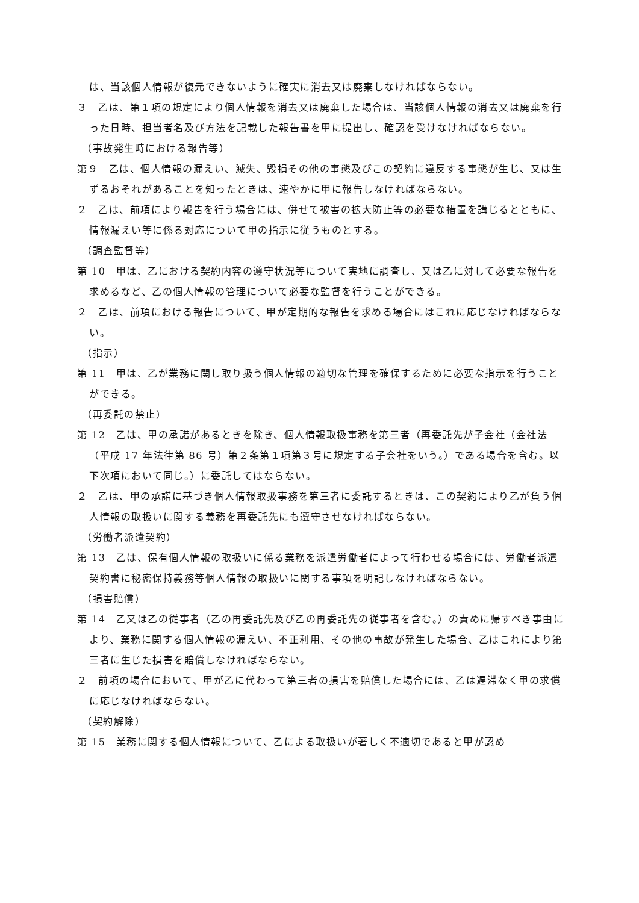は、当該個人情報が復元できないように確実に消去又は廃棄しなければならない。
３　乙は、第１項の規定により個人情報を消去又は廃棄した場合は、当該個人情報の消去又は廃棄を行った日時、担当者名及び方法を記載した報告書を甲に提出し、確認を受けなければならない。
（事故発生時における報告等）
第９　乙は、個人情報の漏えい、滅失、毀損その他の事態及びこの契約に違反する事態が生じ、又は生ずるおそれがあることを知ったときは、速やかに甲に報告しなければならない。
２　乙は、前項により報告を行う場合には、併せて被害の拡大防止等の必要な措置を講じるとともに、情報漏えい等に係る対応について甲の指示に従うものとする。
（調査監督等）
第 10　甲は、乙における契約内容の遵守状況等について実地に調査し、又は乙に対して必要な報告を求めるなど、乙の個人情報の管理について必要な監督を行うことができる。
２　乙は、前項における報告について、甲が定期的な報告を求める場合にはこれに応じなければならない。
（指示）
第 11　甲は、乙が業務に関し取り扱う個人情報の適切な管理を確保するために必要な指示を行うことができる。
（再委託の禁止）
第 12　乙は、甲の承諾があるときを除き、個人情報取扱事務を第三者（再委託先が子会社（会社法（平成 17 年法律第 86 号）第２条第１項第３号に規定する子会社をいう。）である場合を含む。以下次項において同じ。）に委託してはならない。
２　乙は、甲の承諾に基づき個人情報取扱事務を第三者に委託するときは、この契約により乙が負う個人情報の取扱いに関する義務を再委託先にも遵守させなければならない。
（労働者派遣契約）
第 13　乙は、保有個人情報の取扱いに係る業務を派遣労働者によって行わせる場合には、労働者派遣契約書に秘密保持義務等個人情報の取扱いに関する事項を明記しなければならない。
（損害賠償）
第 14　乙又は乙の従事者（乙の再委託先及び乙の再委託先の従事者を含む。）の責めに帰すべき事由により、業務に関する個人情報の漏えい、不正利用、その他の事故が発生した場合、乙はこれにより第三者に生じた損害を賠償しなければならない。
２　前項の場合において、甲が乙に代わって第三者の損害を賠償した場合には、乙は遅滞なく甲の求償に応じなければならない。
（契約解除）
第 15　業務に関する個人情報について、乙による取扱いが著しく不適切であると甲が認め